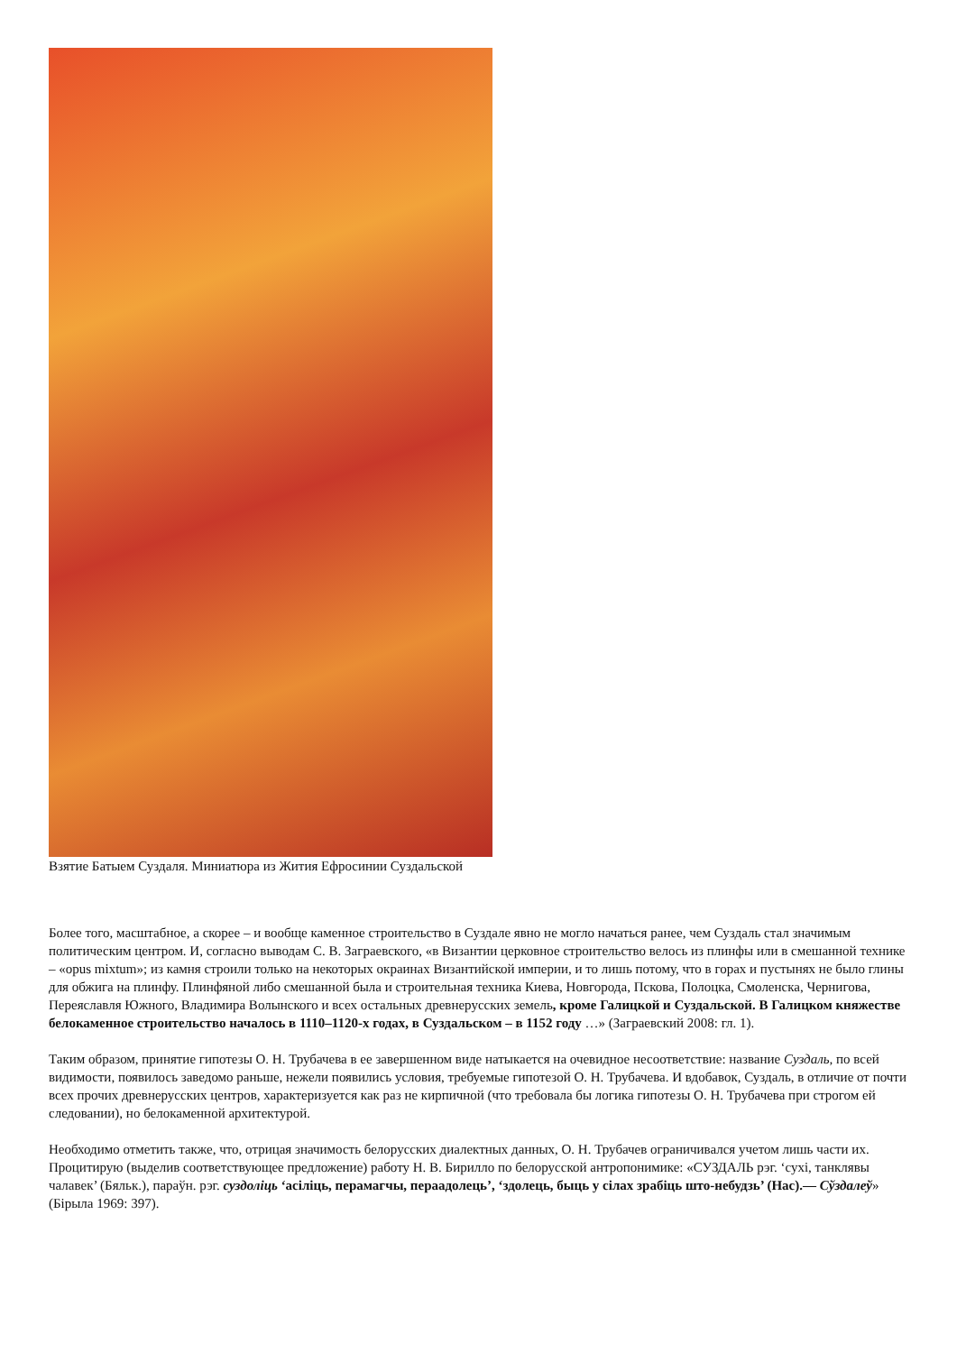Взятие Батыем Суздаля. Миниатюра из Жития Ефросинии Суздальской
Более того, масштабное, а скорее – и вообще каменное строительство в Суздале явно не могло начаться ранее, чем Суздаль стал значимым политическим центром. И, согласно выводам С. В. Заграевского, «в Византии церковное строительство велось из плинфы или в смешанной технике – «opus mixtum»; из камня строили только на некоторых окраинах Византийской империи, и то лишь потому, что в горах и пустынях не было глины для обжига на плинфу. Плинфяной либо смешанной была и строительная техника Киева, Новгорода, Пскова, Полоцка, Смоленска, Чернигова, Переяславля Южного, Владимира Волынского и всех остальных древнерусских земель, кроме Галицкой и Суздальской. В Галицком княжестве белокаменное строительство началось в 1110–1120-х годах, в Суздальском – в 1152 году …» (Заграевский 2008: гл. 1).
Таким образом, принятие гипотезы О. Н. Трубачева в ее завершенном виде натыкается на очевидное несоответствие: название Суздаль, по всей видимости, появилось заведомо раньше, нежели появились условия, требуемые гипотезой О. Н. Трубачева. И вдобавок, Суздаль, в отличие от почти всех прочих древнерусских центров, характеризуется как раз не кирпичной (что требовала бы логика гипотезы О. Н. Трубачева при строгом ей следовании), но белокаменной архитектурой.
Необходимо отметить также, что, отрицая значимость белорусских диалектных данных, О. Н. Трубачев ограничивался учетом лишь части их. Процитирую (выделив соответствующее предложение) работу Н. В. Бирилло по белорусской антропонимике: «СУЗДАЛЬ рэг. ‘сухі, танклявы чалавек’ (Бяльк.), параўн. рэг. суздоліць ‘асіліць, перамагчы, пераадолець’, ‘здолець, быць у сілах зрабіць што-небудзь’ (Нас).— Сўздалеў» (Бірыла 1969: 397).